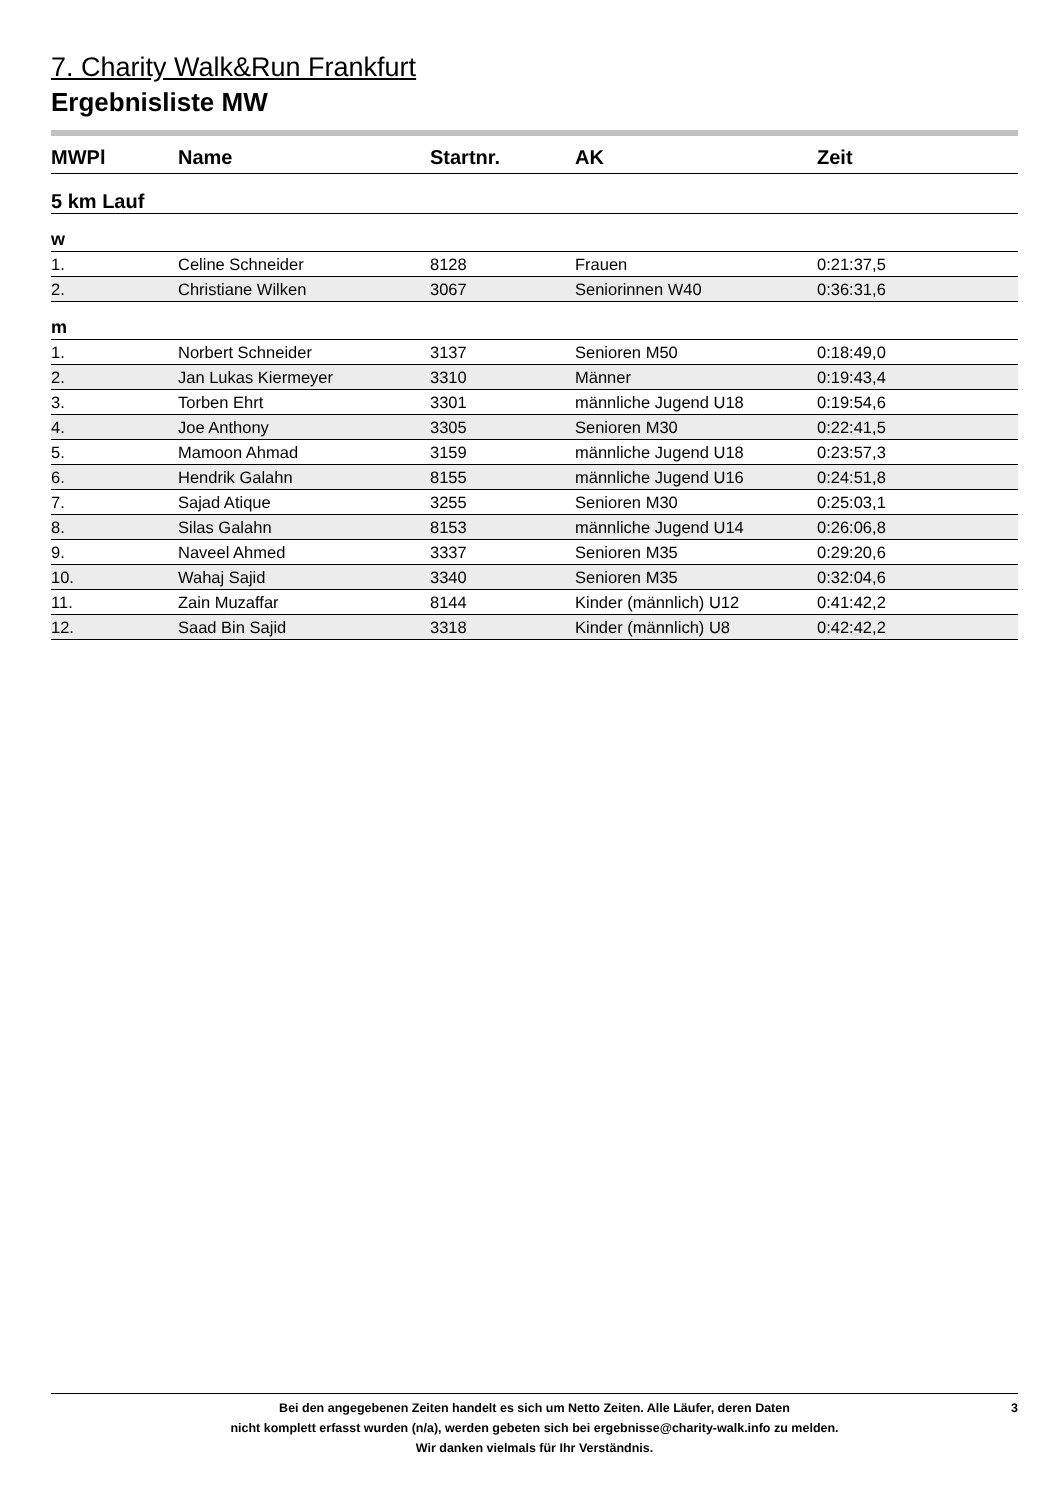7. Charity Walk&Run Frankfurt
Ergebnisliste MW
| MWPl | Name | Startnr. | AK | Zeit |
| --- | --- | --- | --- | --- |
| 5 km Lauf | | | | |
| w | | | | |
| 1. | Celine Schneider | 8128 | Frauen | 0:21:37,5 |
| 2. | Christiane Wilken | 3067 | Seniorinnen W40 | 0:36:31,6 |
| m | | | | |
| 1. | Norbert Schneider | 3137 | Senioren M50 | 0:18:49,0 |
| 2. | Jan Lukas Kiermeyer | 3310 | Männer | 0:19:43,4 |
| 3. | Torben Ehrt | 3301 | männliche Jugend U18 | 0:19:54,6 |
| 4. | Joe Anthony | 3305 | Senioren M30 | 0:22:41,5 |
| 5. | Mamoon Ahmad | 3159 | männliche Jugend U18 | 0:23:57,3 |
| 6. | Hendrik Galahn | 8155 | männliche Jugend U16 | 0:24:51,8 |
| 7. | Sajad Atique | 3255 | Senioren M30 | 0:25:03,1 |
| 8. | Silas Galahn | 8153 | männliche Jugend U14 | 0:26:06,8 |
| 9. | Naveel Ahmed | 3337 | Senioren M35 | 0:29:20,6 |
| 10. | Wahaj Sajid | 3340 | Senioren M35 | 0:32:04,6 |
| 11. | Zain Muzaffar | 8144 | Kinder (männlich) U12 | 0:41:42,2 |
| 12. | Saad Bin Sajid | 3318 | Kinder (männlich) U8 | 0:42:42,2 |
Bei den angegebenen Zeiten handelt es sich um Netto Zeiten. Alle Läufer, deren Daten
nicht komplett erfasst wurden (n/a), werden gebeten sich bei ergebnisse@charity-walk.info zu melden.
Wir danken vielmals für Ihr Verständnis.
3